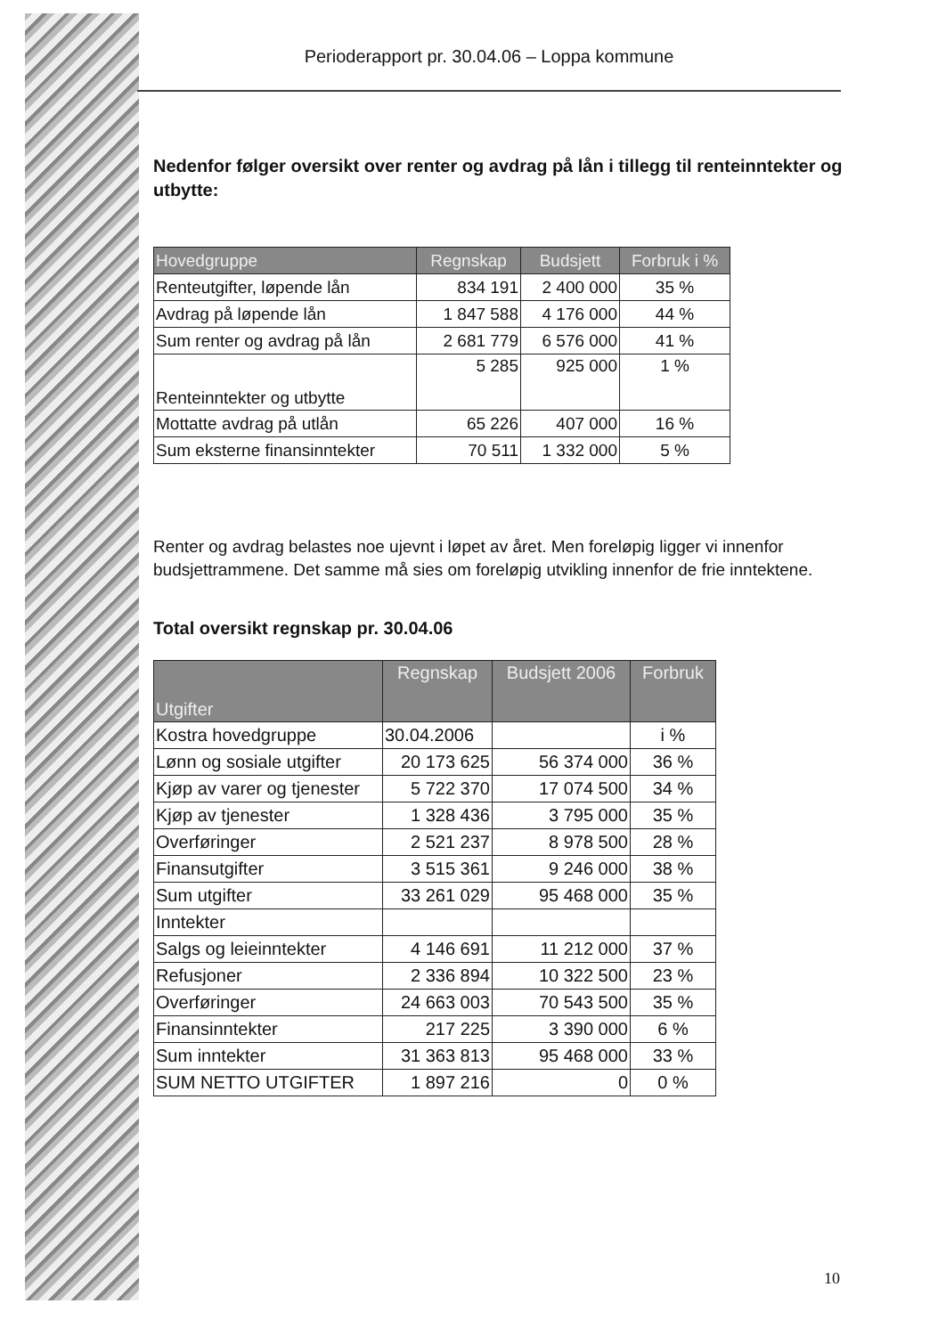Perioderapport pr. 30.04.06 – Loppa kommune
Nedenfor følger oversikt over renter og avdrag på lån i tillegg til renteinntekter og utbytte:
| Hovedgruppe | Regnskap | Budsjett | Forbruk i % |
| --- | --- | --- | --- |
| Renteutgifter, løpende lån | 834 191 | 2 400 000 | 35 % |
| Avdrag på løpende lån | 1 847 588 | 4 176 000 | 44 % |
| Sum renter og avdrag på lån | 2 681 779 | 6 576 000 | 41 % |
| Renteinntekter og utbytte | 5 285 | 925 000 | 1 % |
| Mottatte avdrag på utlån | 65 226 | 407 000 | 16 % |
| Sum eksterne finansinntekter | 70 511 | 1 332 000 | 5 % |
Renter og avdrag belastes noe ujevnt i løpet av året. Men foreløpig ligger vi innenfor budsjettrammene. Det samme må sies om foreløpig utvikling innenfor de frie inntektene.
Total oversikt regnskap pr. 30.04.06
| Utgifter | Regnskap | Budsjett 2006 | Forbruk |
| --- | --- | --- | --- |
| Kostra hovedgruppe | 30.04.2006 | | i % |
| Lønn og sosiale utgifter | 20 173 625 | 56 374 000 | 36 % |
| Kjøp av varer og tjenester | 5 722 370 | 17 074 500 | 34 % |
| Kjøp av tjenester | 1 328 436 | 3 795 000 | 35 % |
| Overføringer | 2 521 237 | 8 978 500 | 28 % |
| Finansutgifter | 3 515 361 | 9 246 000 | 38 % |
| Sum utgifter | 33 261 029 | 95 468 000 | 35 % |
| Inntekter | | | |
| Salgs og leieinntekter | 4 146 691 | 11 212 000 | 37 % |
| Refusjoner | 2 336 894 | 10 322 500 | 23 % |
| Overføringer | 24 663 003 | 70 543 500 | 35 % |
| Finansinntekter | 217 225 | 3 390 000 | 6 % |
| Sum inntekter | 31 363 813 | 95 468 000 | 33 % |
| SUM NETTO UTGIFTER | 1 897 216 | 0 | 0 % |
10